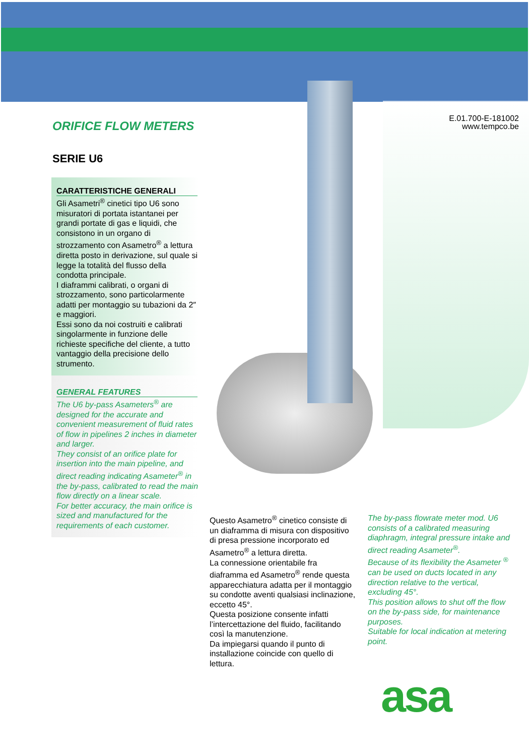E.01.700-E-181002
www.tempco.be
ORIFICE FLOW METERS
SERIE U6
CARATTERISTICHE GENERALI
Gli Asametri<sup>®</sup> cinetici tipo U6 sono misuratori di portata istantanei per grandi portate di gas e liquidi, che consistono in un organo di strozzamento con Asametro<sup>®</sup> a lettura diretta posto in derivazione, sul quale si legge la totalità del flusso della condotta principale.
I diaframmi calibrati, o organi di strozzamento, sono particolarmente adatti per montaggio su tubazioni da 2″ e maggiori.
Essi sono da noi costruiti e calibrati singolarmente in funzione delle richieste specifiche del cliente, a tutto vantaggio della precisione dello strumento.
GENERAL FEATURES
The U6 by-pass Asameters<sup>®</sup> are designed for the accurate and convenient measurement of fluid rates of flow in pipelines 2 inches in diameter and larger.
They consist of an orifice plate for insertion into the main pipeline, and direct reading indicating Asameter<sup>®</sup> in the by-pass, calibrated to read the main flow directly on a linear scale.
For better accuracy, the main orifice is sized and manufactured for the requirements of each customer.
Questo Asametro<sup>®</sup> cinetico consiste di un diaframma di misura con dispositivo di presa pressione incorporato ed Asametro<sup>®</sup> a lettura diretta.
La connessione orientabile fra diaframma ed Asametro<sup>®</sup> rende questa apparecchiatura adatta per il montaggio su condotte aventi qualsiasi inclinazione, eccetto 45°.
Questa posizione consente infatti l’intercettazione del fluido, facilitando così la manutenzione.
Da impiegarsi quando il punto di installazione coincide con quello di lettura.
The by-pass flowrate meter mod. U6 consists of a calibrated measuring diaphragm, integral pressure intake and direct reading Asameter<sup>®</sup>.
Because of its flexibility the Asameter <sup>®</sup> can be used on ducts located in any direction relative to the vertical, excluding 45°.
This position allows to shut off the flow on the by-pass side, for maintenance purposes.
Suitable for local indication at metering point.
asa